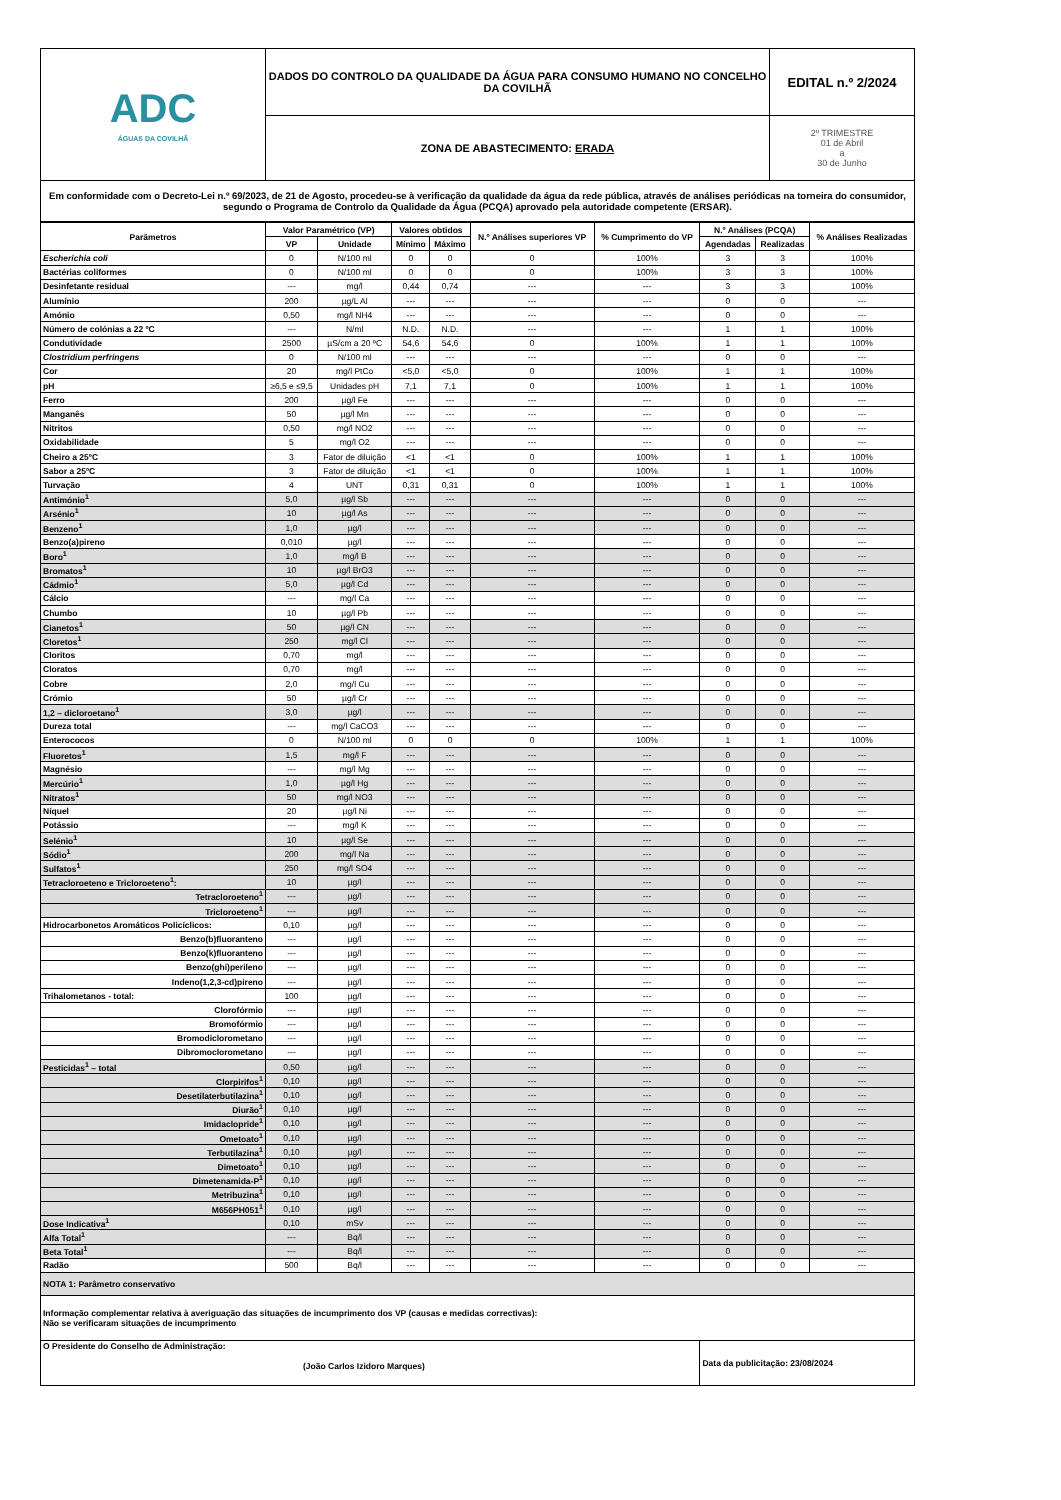| ADC ÁGUAS DA COVILHÃ | DADOS DO CONTROLO DA QUALIDADE DA ÁGUA PARA CONSUMO HUMANO NO CONCELHO DA COVILHÃ | EDITAL n.º 2/2024 |
| | ZONA DE ABASTECIMENTO: ERADA | 2º TRIMESTRE 01 de Abril a 30 de Junho |
| Em conformidade com o Decreto-Lei n.º 69/2023, de 21 de Agosto, procedeu-se à verificação da qualidade da água da rede pública, através de análises periódicas na torneira do consumidor, segundo o Programa de Controlo da Qualidade da Água (PCQA) aprovado pela autoridade competente (ERSAR). | | |
| Parâmetros | Valor Paramétrico (VP) | | Valores obtidos | | N.º Análises superiores VP | % Cumprimento do VP | N.º Análises (PCQA) | | % Análises Realizadas |
| --- | --- | --- | --- | --- | --- | --- | --- | --- | --- |
| | VP | Unidade | Mínimo | Máximo | | | Agendadas | Realizadas | |
| Escherichia coli | 0 | N/100 ml | 0 | 0 | 0 | 100% | 3 | 3 | 100% |
| Bactérias coliformes | 0 | N/100 ml | 0 | 0 | 0 | 100% | 3 | 3 | 100% |
| Desinfetante residual | --- | mg/l | 0,44 | 0,74 | --- | --- | 3 | 3 | 100% |
| Alumínio | 200 | µg/L Al | --- | --- | --- | --- | 0 | 0 | --- |
| Amónio | 0,50 | mg/l NH4 | --- | --- | --- | --- | 0 | 0 | --- |
| Número de colónias a 22 ºC | --- | N/ml | N.D. | N.D. | --- | --- | 1 | 1 | 100% |
| Condutividade | 2500 | µS/cm a 20 ºC | 54,6 | 54,6 | 0 | 100% | 1 | 1 | 100% |
| Clostridium perfringens | 0 | N/100 ml | --- | --- | --- | --- | 0 | 0 | --- |
| Cor | 20 | mg/l PtCo | <5,0 | <5,0 | 0 | 100% | 1 | 1 | 100% |
| pH | ≥6,5 e ≤9,5 | Unidades pH | 7,1 | 7,1 | 0 | 100% | 1 | 1 | 100% |
| Ferro | 200 | µg/l Fe | --- | --- | --- | --- | 0 | 0 | --- |
| Manganês | 50 | µg/l Mn | --- | --- | --- | --- | 0 | 0 | --- |
| Nitritos | 0,50 | mg/l NO2 | --- | --- | --- | --- | 0 | 0 | --- |
| Oxidabilidade | 5 | mg/l O2 | --- | --- | --- | --- | 0 | 0 | --- |
| Cheiro a 25ºC | 3 | Fator de diluição | <1 | <1 | 0 | 100% | 1 | 1 | 100% |
| Sabor a 25ºC | 3 | Fator de diluição | <1 | <1 | 0 | 100% | 1 | 1 | 100% |
| Turvação | 4 | UNT | 0,31 | 0,31 | 0 | 100% | 1 | 1 | 100% |
| Antimónio<sup>1</sup> | 5,0 | µg/l Sb | --- | --- | --- | --- | 0 | 0 | --- |
| Arsénio<sup>1</sup> | 10 | µg/l As | --- | --- | --- | --- | 0 | 0 | --- |
| Benzeno<sup>1</sup> | 1,0 | µg/l | --- | --- | --- | --- | 0 | 0 | --- |
| Benzo(a)pireno | 0,010 | µg/l | --- | --- | --- | --- | 0 | 0 | --- |
| Boro<sup>1</sup> | 1,0 | mg/l B | --- | --- | --- | --- | 0 | 0 | --- |
| Bromatos<sup>1</sup> | 10 | µg/l BrO3 | --- | --- | --- | --- | 0 | 0 | --- |
| Cádmio<sup>1</sup> | 5,0 | µg/l Cd | --- | --- | --- | --- | 0 | 0 | --- |
| Cálcio | --- | mg/l Ca | --- | --- | --- | --- | 0 | 0 | --- |
| Chumbo | 10 | µg/l Pb | --- | --- | --- | --- | 0 | 0 | --- |
| Cianetos<sup>1</sup> | 50 | µg/l CN | --- | --- | --- | --- | 0 | 0 | --- |
| Cloretos<sup>1</sup> | 250 | mg/l Cl | --- | --- | --- | --- | 0 | 0 | --- |
| Cloritos | 0,70 | mg/l | --- | --- | --- | --- | 0 | 0 | --- |
| Cloratos | 0,70 | mg/l | --- | --- | --- | --- | 0 | 0 | --- |
| Cobre | 2,0 | mg/l Cu | --- | --- | --- | --- | 0 | 0 | --- |
| Crómio | 50 | µg/l Cr | --- | --- | --- | --- | 0 | 0 | --- |
| 1,2 – dicloroetano<sup>1</sup> | 3,0 | µg/l | --- | --- | --- | --- | 0 | 0 | --- |
| Dureza total | --- | mg/l CaCO3 | --- | --- | --- | --- | 0 | 0 | --- |
| Enterococos | 0 | N/100 ml | 0 | 0 | 0 | 100% | 1 | 1 | 100% |
| Fluoretos<sup>1</sup> | 1,5 | mg/l F | --- | --- | --- | --- | 0 | 0 | --- |
| Magnésio | --- | mg/l Mg | --- | --- | --- | --- | 0 | 0 | --- |
| Mercúrio<sup>1</sup> | 1,0 | µg/l Hg | --- | --- | --- | --- | 0 | 0 | --- |
| Nitratos<sup>1</sup> | 50 | mg/l NO3 | --- | --- | --- | --- | 0 | 0 | --- |
| Níquel | 20 | µg/l Ni | --- | --- | --- | --- | 0 | 0 | --- |
| Potássio | --- | mg/l K | --- | --- | --- | --- | 0 | 0 | --- |
| Selénio<sup>1</sup> | 10 | µg/l Se | --- | --- | --- | --- | 0 | 0 | --- |
| Sódio<sup>1</sup> | 200 | mg/l Na | --- | --- | --- | --- | 0 | 0 | --- |
| Sulfatos<sup>1</sup> | 250 | mg/l SO4 | --- | --- | --- | --- | 0 | 0 | --- |
| Tetracloroeteno e Tricloroeteno<sup>1</sup>: | 10 | µg/l | --- | --- | --- | --- | 0 | 0 | --- |
| Tetracloroeteno<sup>1</sup> | --- | µg/l | --- | --- | --- | --- | 0 | 0 | --- |
| Tricloroeteno<sup>1</sup> | --- | µg/l | --- | --- | --- | --- | 0 | 0 | --- |
| Hidrocarbonetos Aromáticos Policíclicos: | 0,10 | µg/l | --- | --- | --- | --- | 0 | 0 | --- |
| Benzo(b)fluoranteno | --- | µg/l | --- | --- | --- | --- | 0 | 0 | --- |
| Benzo(k)fluoranteno | --- | µg/l | --- | --- | --- | --- | 0 | 0 | --- |
| Benzo(ghi)perileno | --- | µg/l | --- | --- | --- | --- | 0 | 0 | --- |
| Indeno(1,2,3-cd)pireno | --- | µg/l | --- | --- | --- | --- | 0 | 0 | --- |
| Trihalometanos - total: | 100 | µg/l | --- | --- | --- | --- | 0 | 0 | --- |
| Clorofórmio | --- | µg/l | --- | --- | --- | --- | 0 | 0 | --- |
| Bromofórmio | --- | µg/l | --- | --- | --- | --- | 0 | 0 | --- |
| Bromodiclorometano | --- | µg/l | --- | --- | --- | --- | 0 | 0 | --- |
| Dibromoclorometano | --- | µg/l | --- | --- | --- | --- | 0 | 0 | --- |
| Pesticidas<sup>1</sup> – total | 0,50 | µg/l | --- | --- | --- | --- | 0 | 0 | --- |
| Clorpirifos<sup>1</sup> | 0,10 | µg/l | --- | --- | --- | --- | 0 | 0 | --- |
| Desetilaterbutilazina<sup>1</sup> | 0,10 | µg/l | --- | --- | --- | --- | 0 | 0 | --- |
| Diurão<sup>1</sup> | 0,10 | µg/l | --- | --- | --- | --- | 0 | 0 | --- |
| Imidaclopride<sup>1</sup> | 0,10 | µg/l | --- | --- | --- | --- | 0 | 0 | --- |
| Ometoato<sup>1</sup> | 0,10 | µg/l | --- | --- | --- | --- | 0 | 0 | --- |
| Terbutilazina<sup>1</sup> | 0,10 | µg/l | --- | --- | --- | --- | 0 | 0 | --- |
| Dimetoato<sup>1</sup> | 0,10 | µg/l | --- | --- | --- | --- | 0 | 0 | --- |
| Dimetenamida-P<sup>1</sup> | 0,10 | µg/l | --- | --- | --- | --- | 0 | 0 | --- |
| Metribuzina<sup>1</sup> | 0,10 | µg/l | --- | --- | --- | --- | 0 | 0 | --- |
| M656PH051<sup>1</sup> | 0,10 | µg/l | --- | --- | --- | --- | 0 | 0 | --- |
| Dose Indicativa<sup>1</sup> | 0,10 | mSv | --- | --- | --- | --- | 0 | 0 | --- |
| Alfa Total<sup>1</sup> | --- | Bq/l | --- | --- | --- | --- | 0 | 0 | --- |
| Beta Total<sup>1</sup> | --- | Bq/l | --- | --- | --- | --- | 0 | 0 | --- |
| Radão | 500 | Bq/l | --- | --- | --- | --- | 0 | 0 | --- |
| NOTA 1: Parâmetro conservativo | | | | | | | | | |
| Informação complementar relativa à averiguação das situações de incumprimento dos VP (causas e medidas correctivas): Não se verificaram situações de incumprimento | | | | | | | | | |
| O Presidente do Conselho de Administração: (João Carlos Izidoro Marques) | | | | | | | Data da publicitação: 23/08/2024 | | |